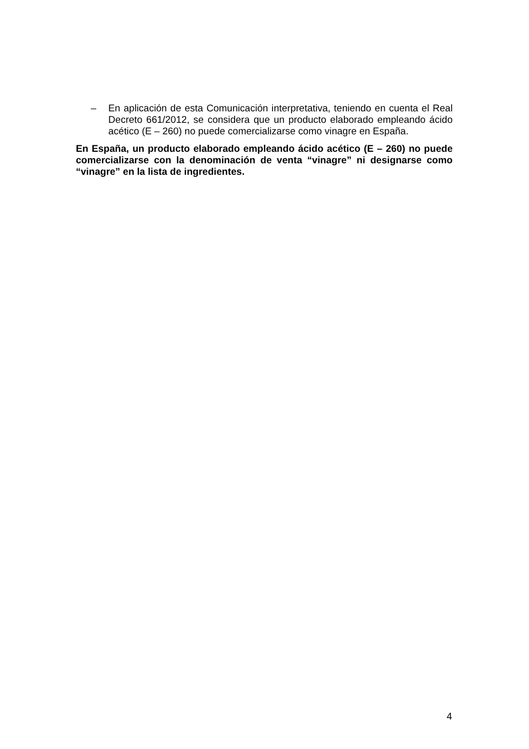– En aplicación de esta Comunicación interpretativa, teniendo en cuenta el Real Decreto 661/2012, se considera que un producto elaborado empleando ácido acético (E – 260) no puede comercializarse como vinagre en España.
En España, un producto elaborado empleando ácido acético (E – 260) no puede comercializarse con la denominación de venta “vinagre” ni designarse como “vinagre” en la lista de ingredientes.
4